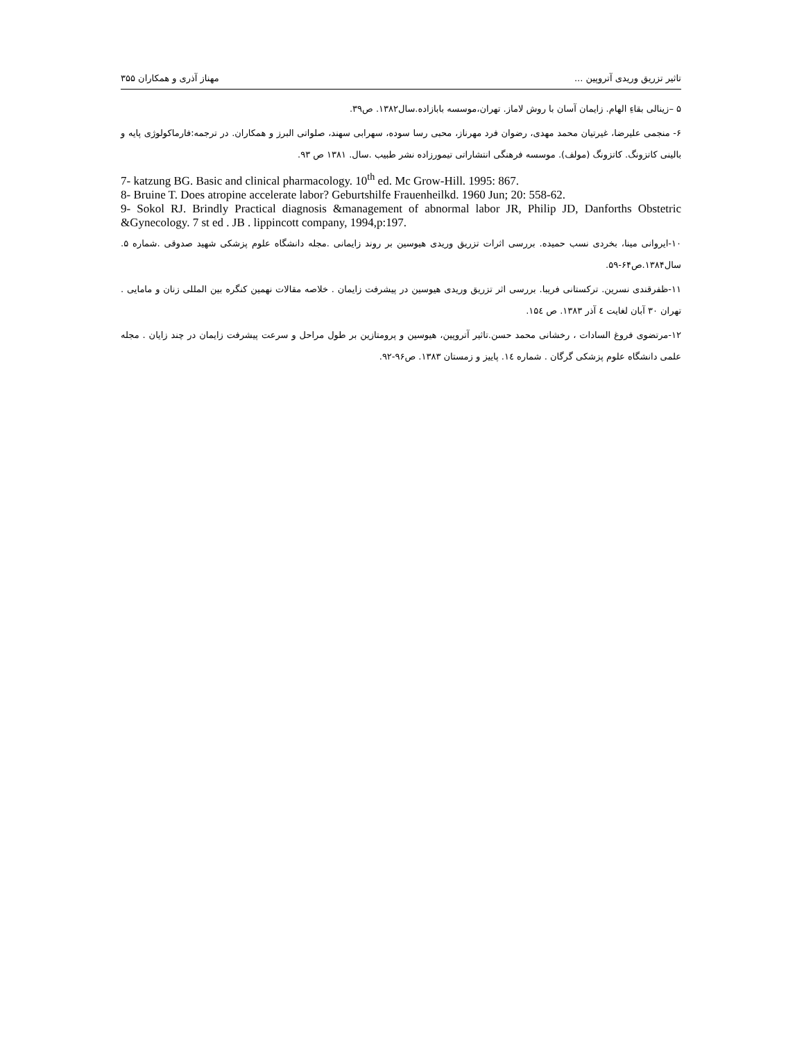تاثیر تزریق وریدی آتروپین ... مهناز آذری و همکاران ۳۵۵
۵ –زینالی بقاءِ الهام. زایمان آسان با روش لاماز. تهران،موسسه بابازاده.سال۱۳۸۲. ص۳۹.
۶- منجمی علیرضا، غیرتیان محمد مهدی، رضوان فرد مهرناز، محبی رسا سوده، سهرابی سهند، صلواتی البرز و همکاران. در ترجمه:فارماکولوژی پایه و بالینی کاتزونگ. کاتزونگ (مولف). موسسه فرهنگی انتشاراتی تیمورزاده نشر طبیب .سال. ۱۳۸۱ ص ۹۳.
7- katzung BG. Basic and clinical pharmacology. 10<sup>th</sup> ed. Mc Grow-Hill. 1995: 867.
8- Bruine T. Does atropine accelerate labor? Geburtshilfe Frauenheilkd. 1960 Jun; 20: 558-62.
9- Sokol RJ. Brindly Practical diagnosis &management of abnormal labor JR, Philip JD, Danforths Obstetric &Gynecology. 7 st ed . JB . lippincott company, 1994,p:197.
۱۰-ایروانی مینا، بخردی نسب حمیده. بررسی اثرات تزریق وریدی هیوسین بر روند زایمانی .مجله دانشگاه علوم پزشکی شهید صدوقی .شماره ۵. سال۱۳۸۴.ص۶۴-۵۹.
۱۱-ظفرقندی نسرین. ترکستانی فریبا. بررسی اثر تزریق وریدی هیوسین در پیشرفت زایمان . خلاصه مقالات نهمین کنگره بین المللی زنان و مامایی . تهران ۳۰ آبان لغایت ٤ آذر ۱۳۸۳. ص ۱۵٤.
۱۲-مرتضوی فروغ السادات ، رخشانی محمد حسن.تاثیر آتروپین، هیوسین و پرومتازین بر طول مراحل و سرعت پیشرفت زایمان در چند زایان . مجله علمی دانشگاه علوم پزشکی گرگان . شماره ۱٤. پاییز و زمستان ۱۳۸۳. ص۹۶-۹۲.